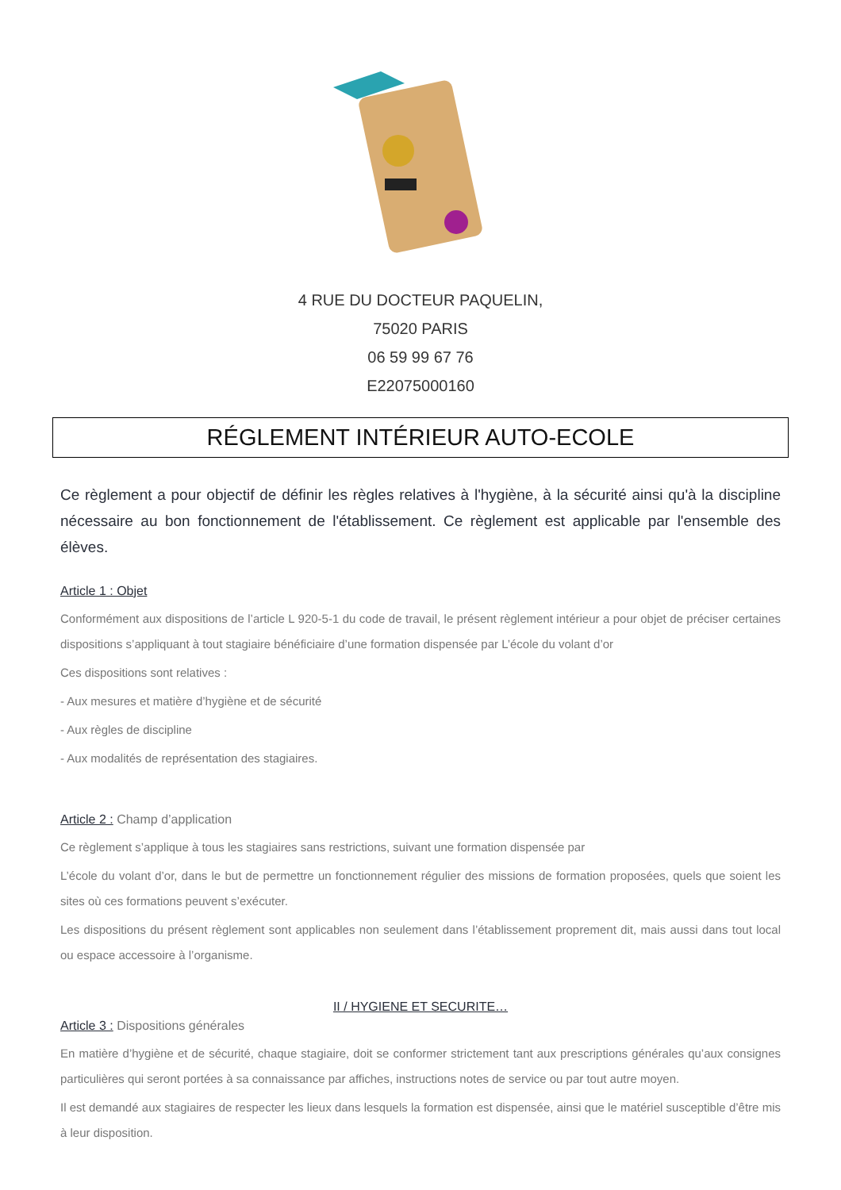4 RUE DU DOCTEUR PAQUELIN,
75020 PARIS
06 59 99 67 76
E22075000160
RÉGLEMENT INTÉRIEUR AUTO-ECOLE
Ce règlement a pour objectif de définir les règles relatives à l'hygiène, à la sécurité ainsi qu'à la discipline nécessaire au bon fonctionnement de l'établissement. Ce règlement est applicable par l'ensemble des élèves.
Article 1 : Objet
Conformément aux dispositions de l’article L 920-5-1 du code de travail, le présent règlement intérieur a pour objet de préciser certaines dispositions s’appliquant à tout stagiaire bénéficiaire d’une formation dispensée par L’école du volant d’or
Ces dispositions sont relatives :
- Aux mesures et matière d’hygiène et de sécurité
- Aux règles de discipline
- Aux modalités de représentation des stagiaires.
Article 2 : Champ d’application
Ce règlement s’applique à tous les stagiaires sans restrictions, suivant une formation dispensée par
L’école du volant d’or, dans le but de permettre un fonctionnement régulier des missions de formation proposées, quels que soient les sites où ces formations peuvent s’exécuter.
Les dispositions du présent règlement sont applicables non seulement dans l’établissement proprement dit, mais aussi dans tout local ou espace accessoire à l’organisme.
II / HYGIENE ET SECURITE…
Article 3 : Dispositions générales
En matière d’hygiène et de sécurité, chaque stagiaire, doit se conformer strictement tant aux prescriptions générales qu’aux consignes particulières qui seront portées à sa connaissance par affiches, instructions notes de service ou par tout autre moyen.
Il est demandé aux stagiaires de respecter les lieux dans lesquels la formation est dispensée, ainsi que le matériel susceptible d’être mis à leur disposition.